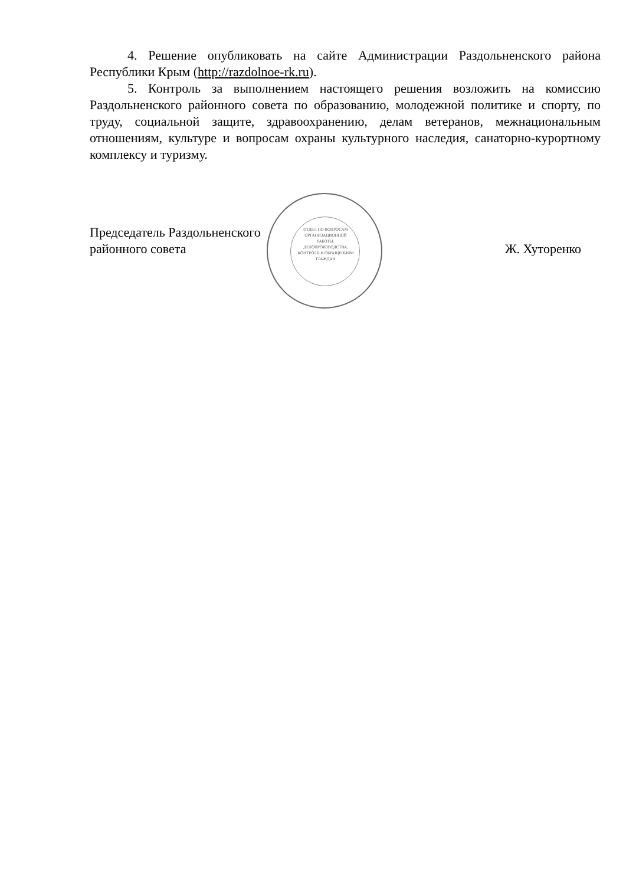4. Решение опубликовать на сайте Администрации Раздольненского района Республики Крым (http://razdolnoe-rk.ru).
5. Контроль за выполнением настоящего решения возложить на комиссию Раздольненского районного совета по образованию, молодежной политике и спорту, по труду, социальной защите, здравоохранению, делам ветеранов, межнациональным отношениям, культуре и вопросам охраны культурного наследия, санаторно-курортному комплексу и туризму.
Председатель Раздольненского
районного совета
Ж. Хуторенко
ОТДЕЛ ПО ВОПРОСАМ ОРГАНИЗАЦИОННОЙ РАБОТЫ, ДЕЛОПРОИЗВОДСТВА, КОНТРОЛЯ И ОБРАЩЕНИЯМ ГРАЖДАН